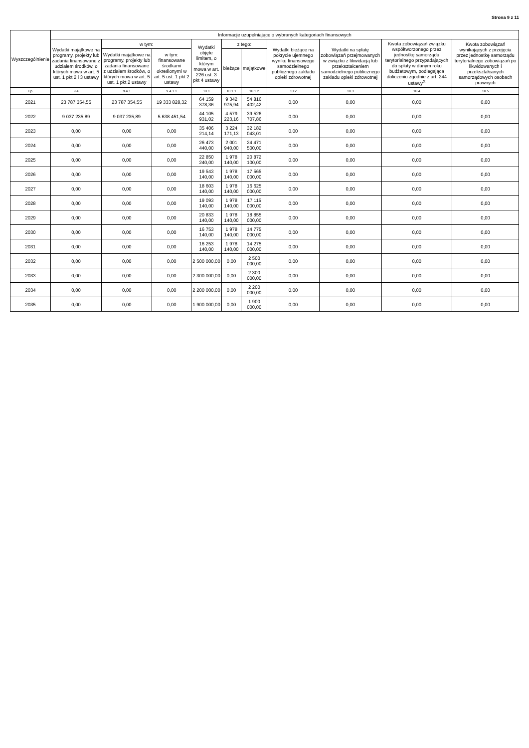Strona 9 z 11
| Wyszczególnienie | Informacje uzupełniające o wybranych kategoriach finansowych | | | | | | | | | |
| --- | --- | --- | --- | --- | --- | --- | --- | --- | --- | --- |
| | Wydatki majątkowe na programy, projekty lub zadania finansowane z udziałem środków, o których mowa w art. 5 ust. 1 pkt 2 i 3 ustawy | w tym: | | Wydatki objęte limitem, o którym mowa w art. 226 ust. 3 pkt 4 ustawy | z tego: | | Wydatki bieżące na pokrycie ujemnego wyniku finansowego samodzielnego publicznego zakładu opieki zdrowotnej | Wydatki na spłatę zobowiązań przejmowanych w związku z likwidacją lub przekształceniem samodzielnego publicznego zakładu opieki zdrowotnej | Kwota zobowiązań związku współtworzonego przez jednostkę samorządu terytorialnego przypadających do spłaty w danym roku budżetowym, podlegająca doliczeniu zgodnie z art. 244 ustawy<sup>X</sup> | Kwota zobowiązań wynikających z przejęcia przez jednostkę samorządu terytorialnego zobowiązań po likwidowanych i przekształcanych samorządowych osobach prawnych |
| | | Wydatki majątkowe na programy, projekty lub zadania finansowane z udziałem środków, o których mowa w art. 5 ust. 1 pkt 2 ustawy | w tym: finansowane środkami określonymi w art. 5 ust. 1 pkt 2 ustawy | | bieżące | majątkowe | | | | |
| Lp | 9.4 | 9.4.1 | 9.4.1.1 | 10.1 | 10.1.1 | 10.1.2 | 10.2 | 10.3 | 10.4 | 10.5 |
| 2021 | 23 787 354,55 | 23 787 354,55 | 19 333 828,32 | 64 159 378,36 | 9 342 975,94 | 54 816 402,42 | 0,00 | 0,00 | 0,00 | 0,00 |
| 2022 | 9 037 235,89 | 9 037 235,89 | 5 638 451,54 | 44 105 931,02 | 4 579 223,16 | 39 526 707,86 | 0,00 | 0,00 | 0,00 | 0,00 |
| 2023 | 0,00 | 0,00 | 0,00 | 35 406 214,14 | 3 224 171,13 | 32 182 043,01 | 0,00 | 0,00 | 0,00 | 0,00 |
| 2024 | 0,00 | 0,00 | 0,00 | 26 473 440,00 | 2 001 940,00 | 24 471 500,00 | 0,00 | 0,00 | 0,00 | 0,00 |
| 2025 | 0,00 | 0,00 | 0,00 | 22 850 240,00 | 1 978 140,00 | 20 872 100,00 | 0,00 | 0,00 | 0,00 | 0,00 |
| 2026 | 0,00 | 0,00 | 0,00 | 19 543 140,00 | 1 978 140,00 | 17 565 000,00 | 0,00 | 0,00 | 0,00 | 0,00 |
| 2027 | 0,00 | 0,00 | 0,00 | 18 603 140,00 | 1 978 140,00 | 16 625 000,00 | 0,00 | 0,00 | 0,00 | 0,00 |
| 2028 | 0,00 | 0,00 | 0,00 | 19 093 140,00 | 1 978 140,00 | 17 115 000,00 | 0,00 | 0,00 | 0,00 | 0,00 |
| 2029 | 0,00 | 0,00 | 0,00 | 20 833 140,00 | 1 978 140,00 | 18 855 000,00 | 0,00 | 0,00 | 0,00 | 0,00 |
| 2030 | 0,00 | 0,00 | 0,00 | 16 753 140,00 | 1 978 140,00 | 14 775 000,00 | 0,00 | 0,00 | 0,00 | 0,00 |
| 2031 | 0,00 | 0,00 | 0,00 | 16 253 140,00 | 1 978 140,00 | 14 275 000,00 | 0,00 | 0,00 | 0,00 | 0,00 |
| 2032 | 0,00 | 0,00 | 0,00 | 2 500 000,00 | 0,00 | 2 500 000,00 | 0,00 | 0,00 | 0,00 | 0,00 |
| 2033 | 0,00 | 0,00 | 0,00 | 2 300 000,00 | 0,00 | 2 300 000,00 | 0,00 | 0,00 | 0,00 | 0,00 |
| 2034 | 0,00 | 0,00 | 0,00 | 2 200 000,00 | 0,00 | 2 200 000,00 | 0,00 | 0,00 | 0,00 | 0,00 |
| 2035 | 0,00 | 0,00 | 0,00 | 1 900 000,00 | 0,00 | 1 900 000,00 | 0,00 | 0,00 | 0,00 | 0,00 |